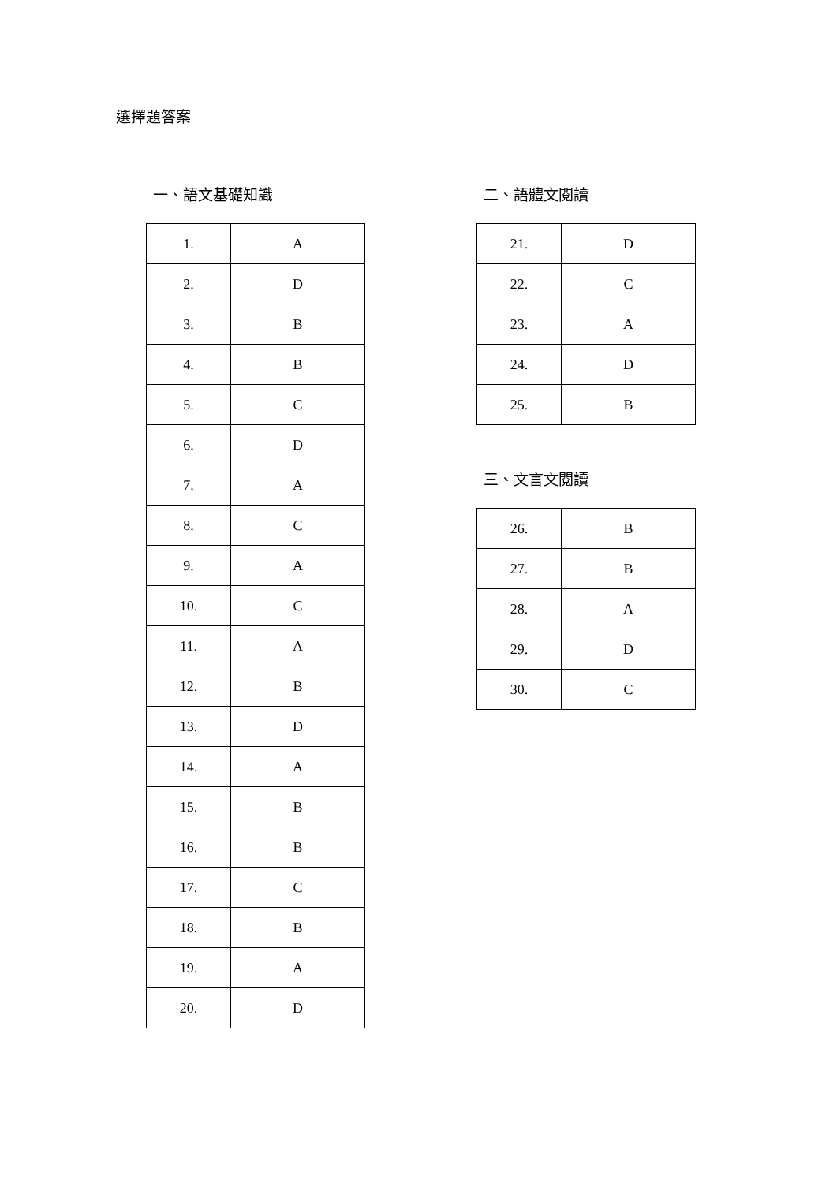選擇題答案
一、語文基礎知識
| 1. | A |
| 2. | D |
| 3. | B |
| 4. | B |
| 5. | C |
| 6. | D |
| 7. | A |
| 8. | C |
| 9. | A |
| 10. | C |
| 11. | A |
| 12. | B |
| 13. | D |
| 14. | A |
| 15. | B |
| 16. | B |
| 17. | C |
| 18. | B |
| 19. | A |
| 20. | D |
二、語體文閱讀
| 21. | D |
| 22. | C |
| 23. | A |
| 24. | D |
| 25. | B |
三、文言文閱讀
| 26. | B |
| 27. | B |
| 28. | A |
| 29. | D |
| 30. | C |